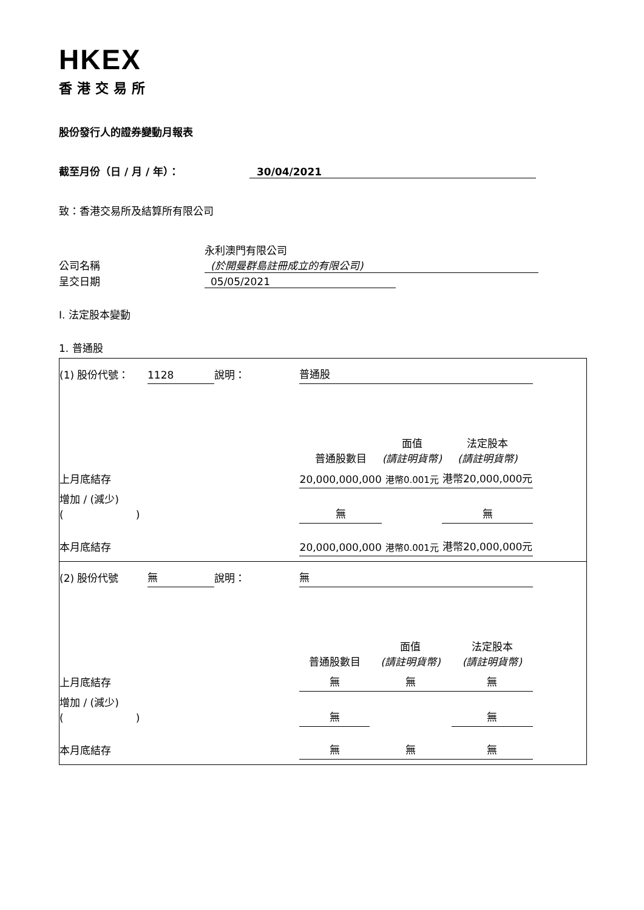HKEX
香港交易所
股份發行人的證券變動月報表
截至月份（日 / 月 / 年）： 30/04/2021
致：香港交易所及結算所有限公司
永利澳門有限公司
公司名稱 (於開曼群島註冊成立的有限公司)
呈交日期 05/05/2021
I. 法定股本變動
1. 普通股
| (1) 股份代號： | 1128 | 說明： | 普通股 | | |
| | | | 普通股數目 | 面值 (請註明貨幣) | 法定股本 (請註明貨幣) |
| 上月底結存 | | | 20,000,000,000 | 港幣0.001元 | 港幣20,000,000元 |
| 增加 / (減少) ( ) | | | 無 | | 無 |
| 本月底結存 | | | 20,000,000,000 | 港幣0.001元 | 港幣20,000,000元 |
| (2) 股份代號 | 無 | 說明： | 無 | | |
| | | | 普通股數目 | 面值 (請註明貨幣) | 法定股本 (請註明貨幣) |
| 上月底結存 | | | 無 | 無 | 無 |
| 增加 / (減少) ( ) | | | 無 | | 無 |
| 本月底結存 | | | 無 | 無 | 無 |